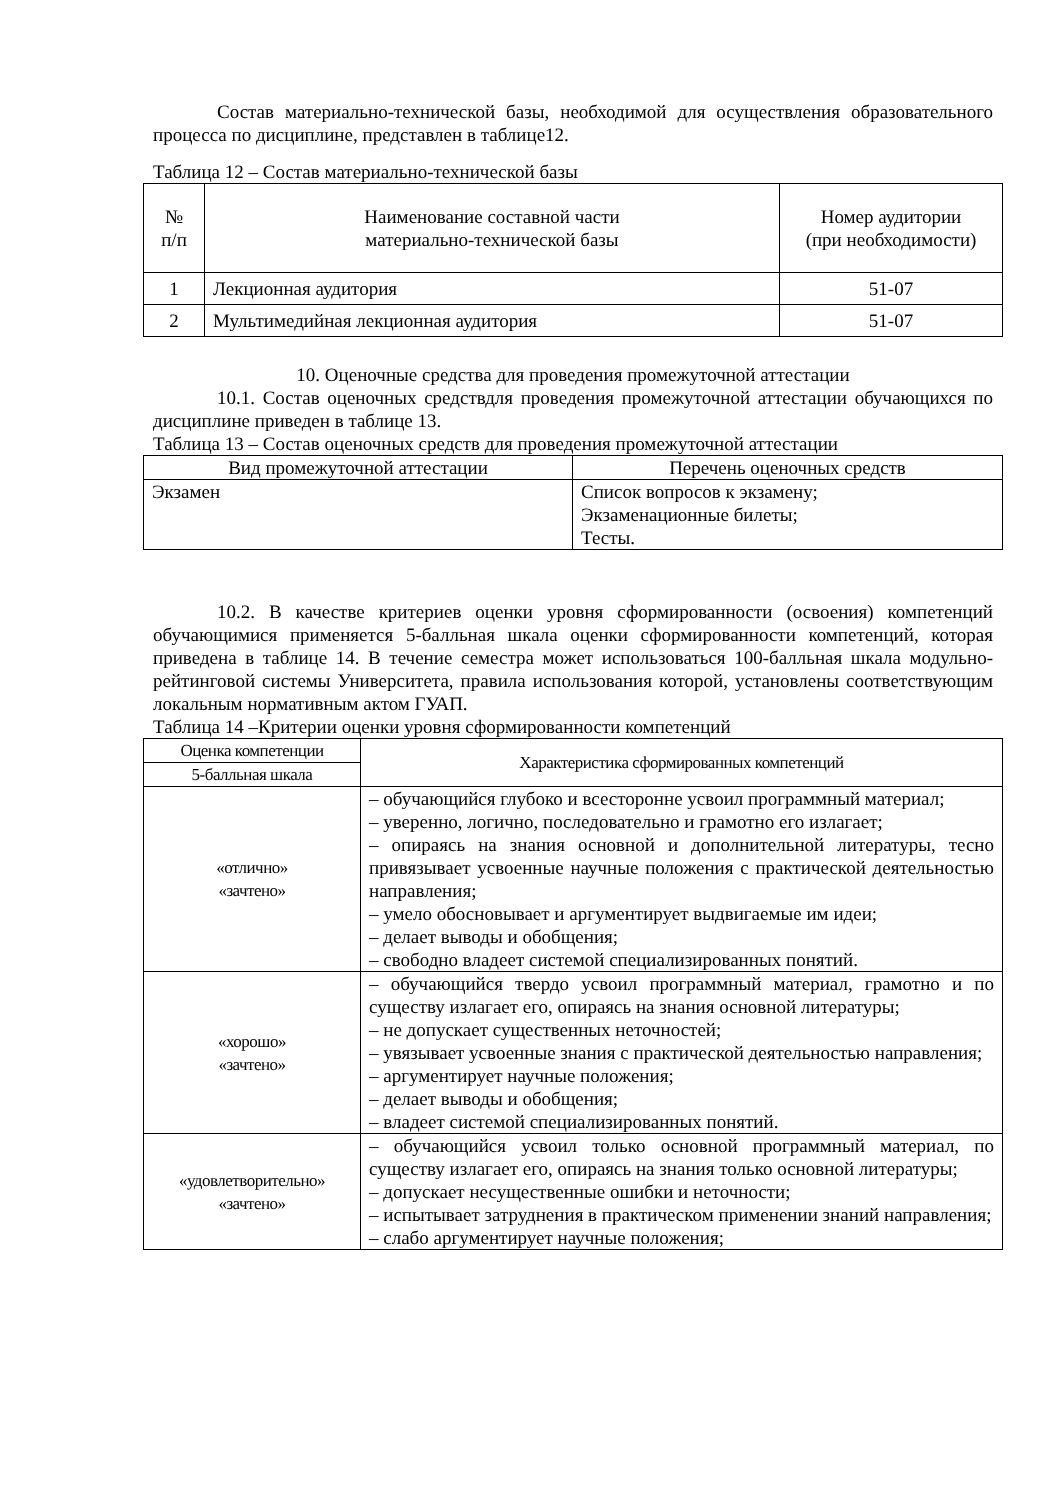Состав материально-технической базы, необходимой для осуществления образовательного процесса по дисциплине, представлен в таблице12.
Таблица 12 – Состав материально-технической базы
| № п/п | Наименование составной части материально-технической базы | Номер аудитории (при необходимости) |
| 1 | Лекционная аудитория | 51-07 |
| 2 | Мультимедийная лекционная аудитория | 51-07 |
10. Оценочные средства для проведения промежуточной аттестации
10.1. Состав оценочных средствдля проведения промежуточной аттестации обучающихся по дисциплине приведен в таблице 13.
Таблица 13 – Состав оценочных средств для проведения промежуточной аттестации
| Вид промежуточной аттестации | Перечень оценочных средств |
| Экзамен | Список вопросов к экзамену; Экзаменационные билеты; Тесты. |
10.2. В качестве критериев оценки уровня сформированности (освоения) компетенций обучающимися применяется 5-балльная шкала оценки сформированности компетенций, которая приведена в таблице 14. В течение семестра может использоваться 100-балльная шкала модульно-рейтинговой системы Университета, правила использования которой, установлены соответствующим локальным нормативным актом ГУАП.
Таблица 14 –Критерии оценки уровня сформированности компетенций
| Оценка компетенции | Характеристика сформированных компетенций |
| 5-балльная шкала | |
| «отлично» «зачтено» | – обучающийся глубоко и всесторонне усвоил программный материал; – уверенно, логично, последовательно и грамотно его излагает; – опираясь на знания основной и дополнительной литературы, тесно привязывает усвоенные научные положения с практической деятельностью направления; – умело обосновывает и аргументирует выдвигаемые им идеи; – делает выводы и обобщения; – свободно владеет системой специализированных понятий. |
| «хорошо» «зачтено» | – обучающийся твердо усвоил программный материал, грамотно и по существу излагает его, опираясь на знания основной литературы; – не допускает существенных неточностей; – увязывает усвоенные знания с практической деятельностью направления; – аргументирует научные положения; – делает выводы и обобщения; – владеет системой специализированных понятий. |
| «удовлетворительно» «зачтено» | – обучающийся усвоил только основной программный материал, по существу излагает его, опираясь на знания только основной литературы; – допускает несущественные ошибки и неточности; – испытывает затруднения в практическом применении знаний направления; – слабо аргументирует научные положения; |